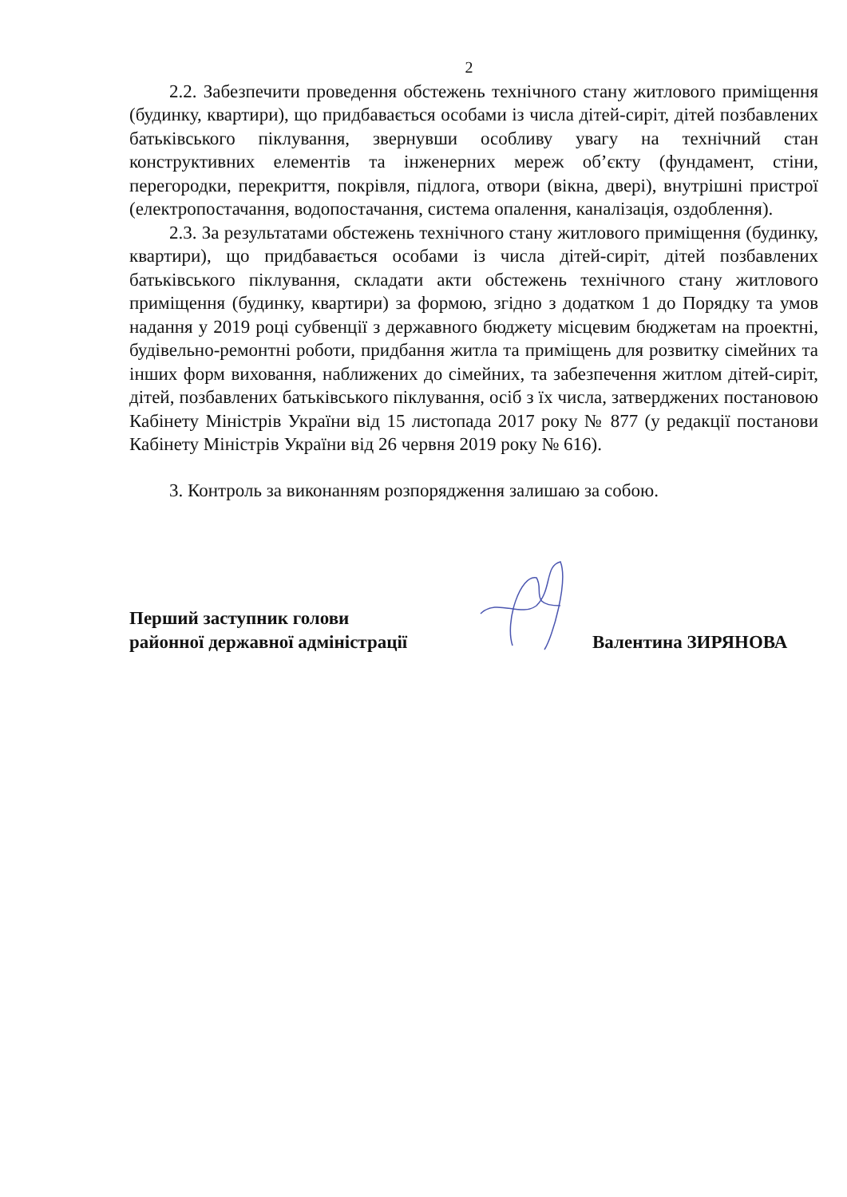2
2.2. Забезпечити проведення обстежень технічного стану житлового приміщення (будинку, квартири), що придбавається особами із числа дітей-сиріт, дітей позбавлених батьківського піклування, звернувши особливу увагу на технічний стан конструктивних елементів та інженерних мереж об’єкту (фундамент, стіни, перегородки, перекриття, покрівля, підлога, отвори (вікна, двері), внутрішні пристрої (електропостачання, водопостачання, система опалення, каналізація, оздоблення).
2.3. За результатами обстежень технічного стану житлового приміщення (будинку, квартири), що придбавається особами із числа дітей-сиріт, дітей позбавлених батьківського піклування, складати акти обстежень технічного стану житлового приміщення (будинку, квартири) за формою, згідно з додатком 1 до Порядку та умов надання у 2019 році субвенції з державного бюджету місцевим бюджетам на проектні, будівельно-ремонтні роботи, придбання житла та приміщень для розвитку сімейних та інших форм виховання, наближених до сімейних, та забезпечення житлом дітей-сиріт, дітей, позбавлених батьківського піклування, осіб з їх числа, затверджених постановою Кабінету Міністрів України від 15 листопада 2017 року № 877 (у редакції постанови Кабінету Міністрів України від 26 червня 2019 року № 616).
3. Контроль за виконанням розпорядження залишаю за собою.
Перший заступник голови
районної державної адміністрації
Валентина ЗИРЯНОВА